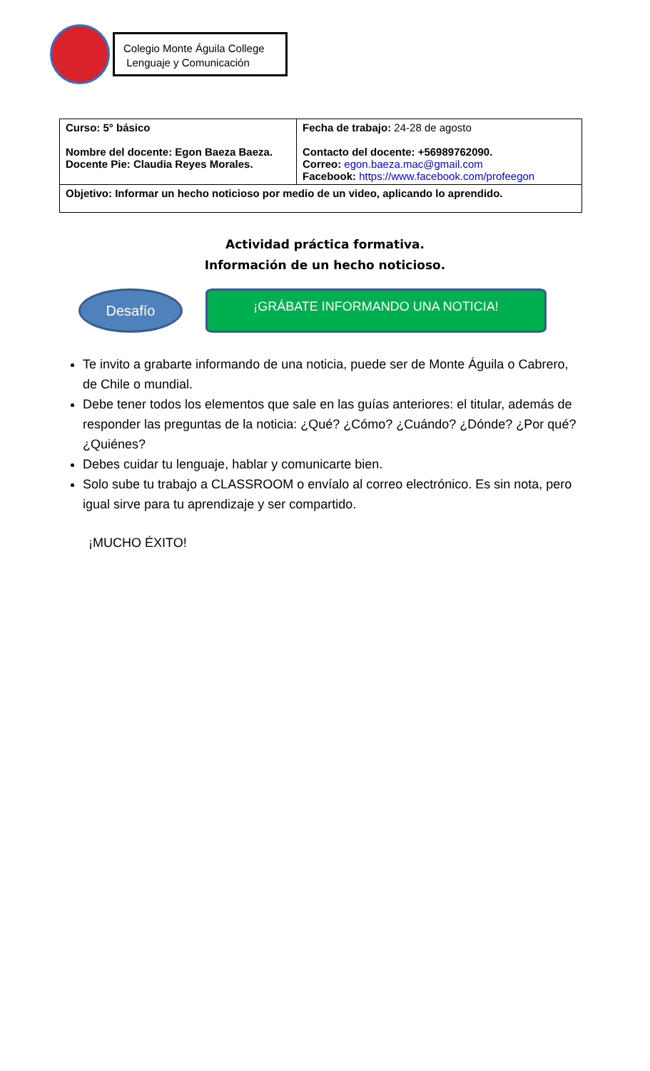Colegio Monte Águila College
Lenguaje y Comunicación
| Curso: 5° básico Nombre del docente: Egon Baeza Baeza. Docente Pie: Claudia Reyes Morales. | Fecha de trabajo: 24-28 de agosto Contacto del docente: +56989762090. Correo: egon.baeza.mac@gmail.com Facebook: https://www.facebook.com/profeegon |
| Objetivo: Informar un hecho noticioso por medio de un video, aplicando lo aprendido. | |
Actividad práctica formativa.
Información de un hecho noticioso.
Desafío
¡GRÁBATE INFORMANDO UNA NOTICIA!
Te invito a grabarte informando de una noticia, puede ser de Monte Águila o Cabrero, de Chile o mundial.
Debe tener todos los elementos que sale en las guías anteriores: el titular, además de responder las preguntas de la noticia: ¿Qué? ¿Cómo? ¿Cuándo? ¿Dónde? ¿Por qué? ¿Quiénes?
Debes cuidar tu lenguaje, hablar y comunicarte bien.
Solo sube tu trabajo a CLASSROOM o envíalo al correo electrónico. Es sin nota, pero igual sirve para tu aprendizaje y ser compartido.
¡MUCHO ÉXITO!